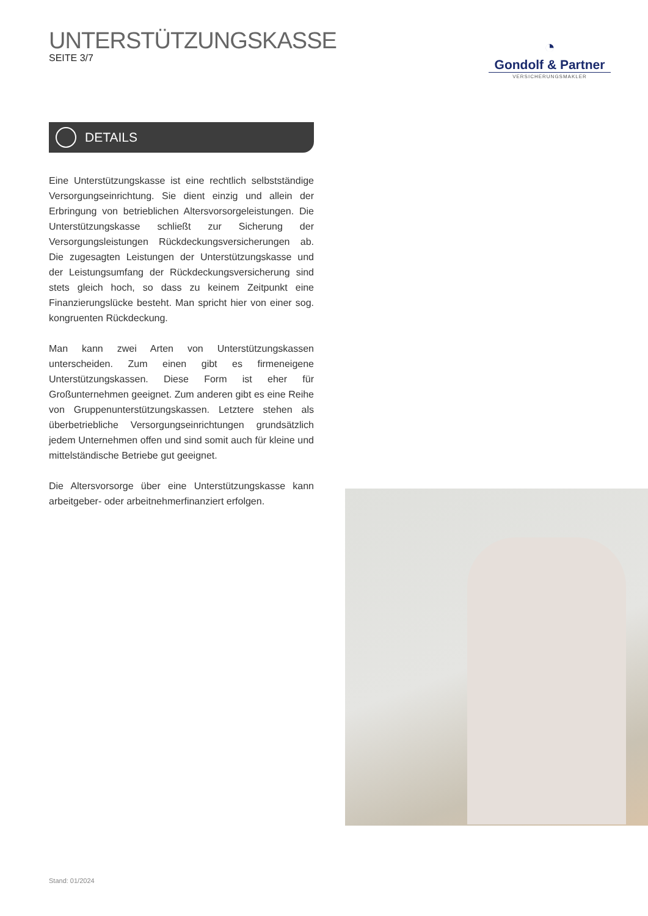UNTERSTÜTZUNGSKASSE
SEITE 3/7
◔
Gondolf & Partner
VERSICHERUNGSMAKLER
DETAILS
Eine Unterstützungskasse ist eine rechtlich selbstständige Versorgungseinrichtung. Sie dient einzig und allein der Erbringung von betrieblichen Altersvorsorgeleistungen. Die Unterstützungskasse schließt zur Sicherung der Versorgungsleistungen Rückdeckungsversicherungen ab. Die zugesagten Leistungen der Unterstützungskasse und der Leistungsumfang der Rückdeckungsversicherung sind stets gleich hoch, so dass zu keinem Zeitpunkt eine Finanzierungslücke besteht. Man spricht hier von einer sog. kongruenten Rückdeckung.
Man kann zwei Arten von Unterstützungskassen unterscheiden. Zum einen gibt es firmeneigene Unterstützungskassen. Diese Form ist eher für Großunternehmen geeignet. Zum anderen gibt es eine Reihe von Gruppenunterstützungskassen. Letztere stehen als überbetriebliche Versorgungseinrichtungen grundsätzlich jedem Unternehmen offen und sind somit auch für kleine und mittelständische Betriebe gut geeignet.
Die Altersvorsorge über eine Unterstützungskasse kann arbeitgeber- oder arbeitnehmerfinanziert erfolgen.
Stand: 01/2024